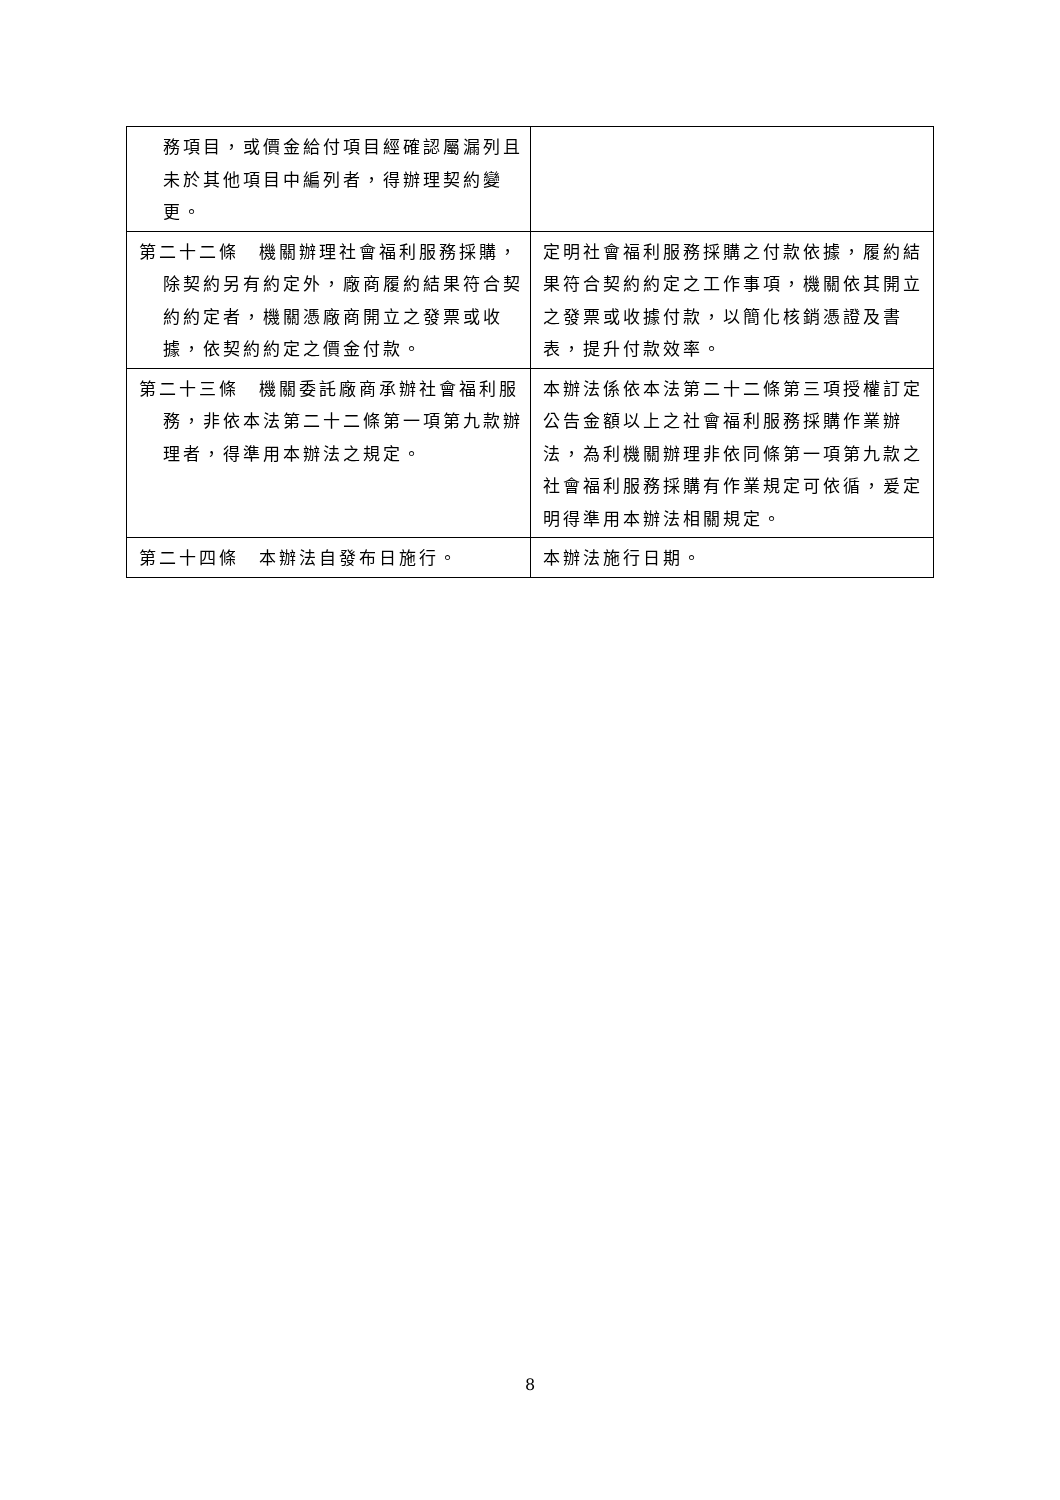| 務項目，或價金給付項目經確認屬漏列且未於其他項目中編列者，得辦理契約變更。 | |
| 第二十二條 機關辦理社會福利服務採購，除契約另有約定外，廠商履約結果符合契約約定者，機關憑廠商開立之發票或收據，依契約約定之價金付款。 | 定明社會福利服務採購之付款依據，履約結果符合契約約定之工作事項，機關依其開立之發票或收據付款，以簡化核銷憑證及書表，提升付款效率。 |
| 第二十三條 機關委託廠商承辦社會福利服務，非依本法第二十二條第一項第九款辦理者，得準用本辦法之規定。 | 本辦法係依本法第二十二條第三項授權訂定公告金額以上之社會福利服務採購作業辦法，為利機關辦理非依同條第一項第九款之社會福利服務採購有作業規定可依循，爰定明得準用本辦法相關規定。 |
| 第二十四條 本辦法自發布日施行。 | 本辦法施行日期。 |
8